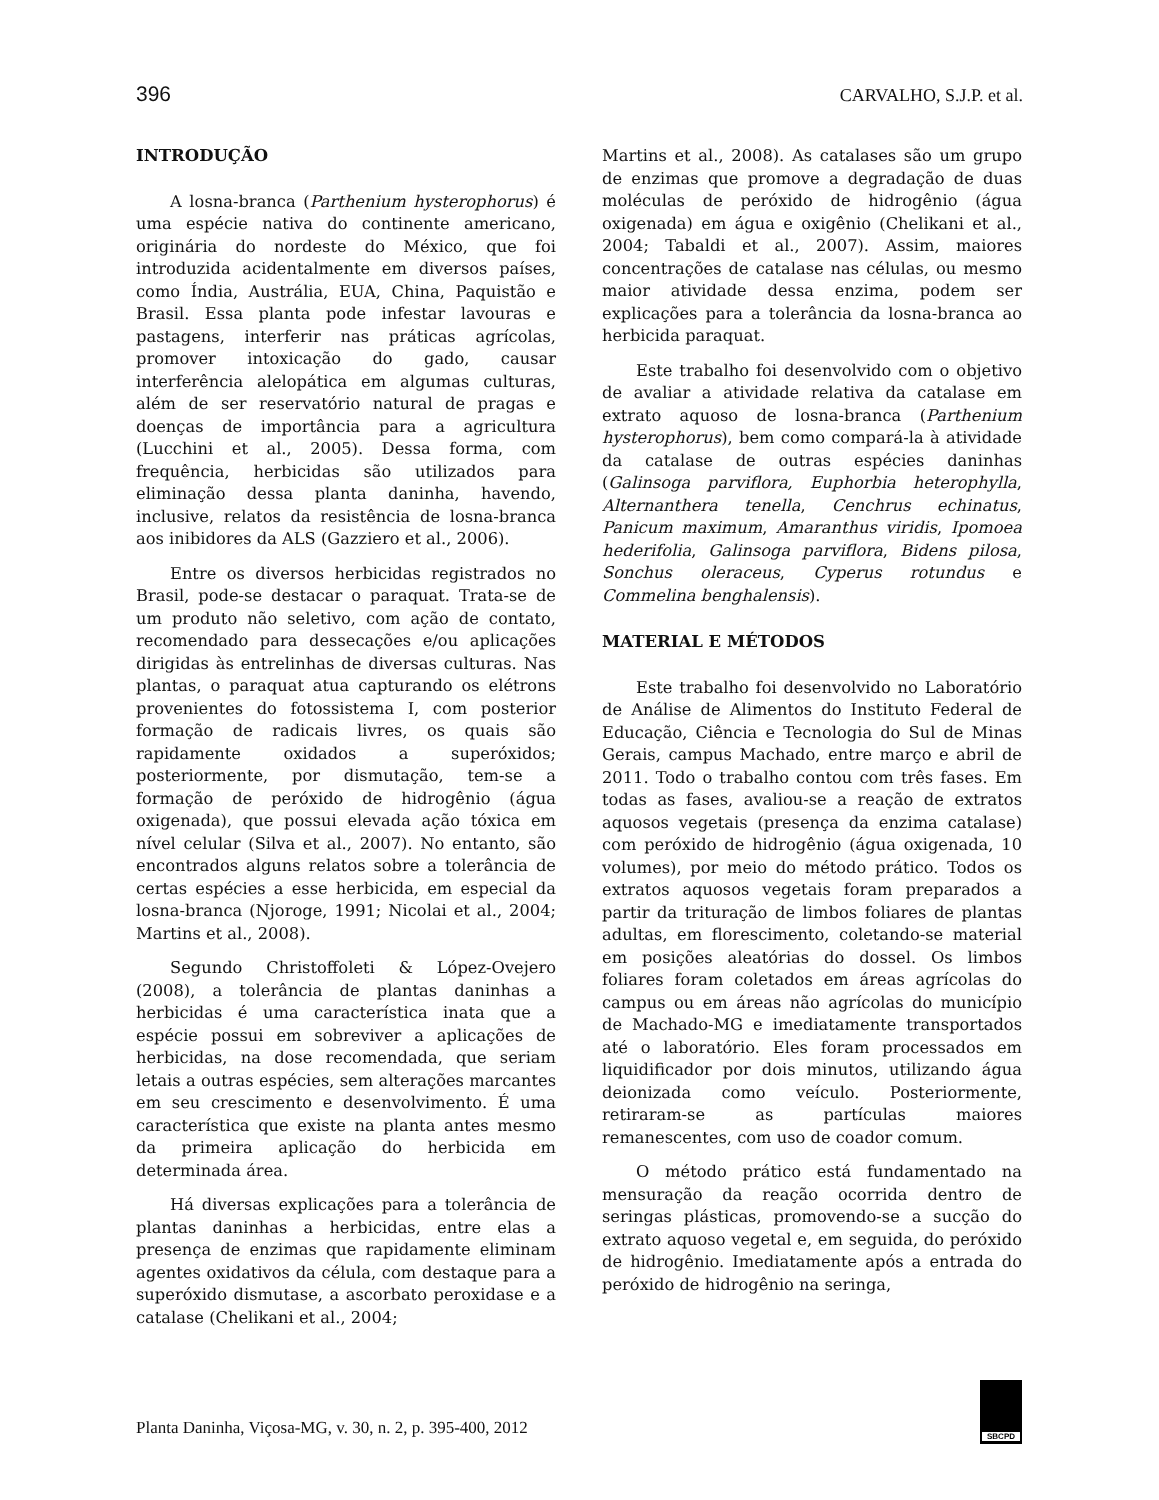396 CARVALHO, S.J.P. et al.
INTRODUÇÃO
A losna-branca (Parthenium hysterophorus) é uma espécie nativa do continente americano, originária do nordeste do México, que foi introduzida acidentalmente em diversos países, como Índia, Austrália, EUA, China, Paquistão e Brasil. Essa planta pode infestar lavouras e pastagens, interferir nas práticas agrícolas, promover intoxicação do gado, causar interferência alelopática em algumas culturas, além de ser reservatório natural de pragas e doenças de importância para a agricultura (Lucchini et al., 2005). Dessa forma, com frequência, herbicidas são utilizados para eliminação dessa planta daninha, havendo, inclusive, relatos da resistência de losna-branca aos inibidores da ALS (Gazziero et al., 2006).
Entre os diversos herbicidas registrados no Brasil, pode-se destacar o paraquat. Trata-se de um produto não seletivo, com ação de contato, recomendado para dessecações e/ou aplicações dirigidas às entrelinhas de diversas culturas. Nas plantas, o paraquat atua capturando os elétrons provenientes do fotossistema I, com posterior formação de radicais livres, os quais são rapidamente oxidados a superóxidos; posteriormente, por dismutação, tem-se a formação de peróxido de hidrogênio (água oxigenada), que possui elevada ação tóxica em nível celular (Silva et al., 2007). No entanto, são encontrados alguns relatos sobre a tolerância de certas espécies a esse herbicida, em especial da losna-branca (Njoroge, 1991; Nicolai et al., 2004; Martins et al., 2008).
Segundo Christoffoleti & López-Ovejero (2008), a tolerância de plantas daninhas a herbicidas é uma característica inata que a espécie possui em sobreviver a aplicações de herbicidas, na dose recomendada, que seriam letais a outras espécies, sem alterações marcantes em seu crescimento e desenvolvimento. É uma característica que existe na planta antes mesmo da primeira aplicação do herbicida em determinada área.
Há diversas explicações para a tolerância de plantas daninhas a herbicidas, entre elas a presença de enzimas que rapidamente eliminam agentes oxidativos da célula, com destaque para a superóxido dismutase, a ascorbato peroxidase e a catalase (Chelikani et al., 2004;
Martins et al., 2008). As catalases são um grupo de enzimas que promove a degradação de duas moléculas de peróxido de hidrogênio (água oxigenada) em água e oxigênio (Chelikani et al., 2004; Tabaldi et al., 2007). Assim, maiores concentrações de catalase nas células, ou mesmo maior atividade dessa enzima, podem ser explicações para a tolerância da losna-branca ao herbicida paraquat.
Este trabalho foi desenvolvido com o objetivo de avaliar a atividade relativa da catalase em extrato aquoso de losna-branca (Parthenium hysterophorus), bem como compará-la à atividade da catalase de outras espécies daninhas (Galinsoga parviflora, Euphorbia heterophylla, Alternanthera tenella, Cenchrus echinatus, Panicum maximum, Amaranthus viridis, Ipomoea hederifolia, Galinsoga parviflora, Bidens pilosa, Sonchus oleraceus, Cyperus rotundus e Commelina benghalensis).
MATERIAL E MÉTODOS
Este trabalho foi desenvolvido no Laboratório de Análise de Alimentos do Instituto Federal de Educação, Ciência e Tecnologia do Sul de Minas Gerais, campus Machado, entre março e abril de 2011. Todo o trabalho contou com três fases. Em todas as fases, avaliou-se a reação de extratos aquosos vegetais (presença da enzima catalase) com peróxido de hidrogênio (água oxigenada, 10 volumes), por meio do método prático. Todos os extratos aquosos vegetais foram preparados a partir da trituração de limbos foliares de plantas adultas, em florescimento, coletando-se material em posições aleatórias do dossel. Os limbos foliares foram coletados em áreas agrícolas do campus ou em áreas não agrícolas do município de Machado-MG e imediatamente transportados até o laboratório. Eles foram processados em liquidificador por dois minutos, utilizando água deionizada como veículo. Posteriormente, retiraram-se as partículas maiores remanescentes, com uso de coador comum.
O método prático está fundamentado na mensuração da reação ocorrida dentro de seringas plásticas, promovendo-se a sucção do extrato aquoso vegetal e, em seguida, do peróxido de hidrogênio. Imediatamente após a entrada do peróxido de hidrogênio na seringa,
Planta Daninha, Viçosa-MG, v. 30, n. 2, p. 395-400, 2012
SBCPD